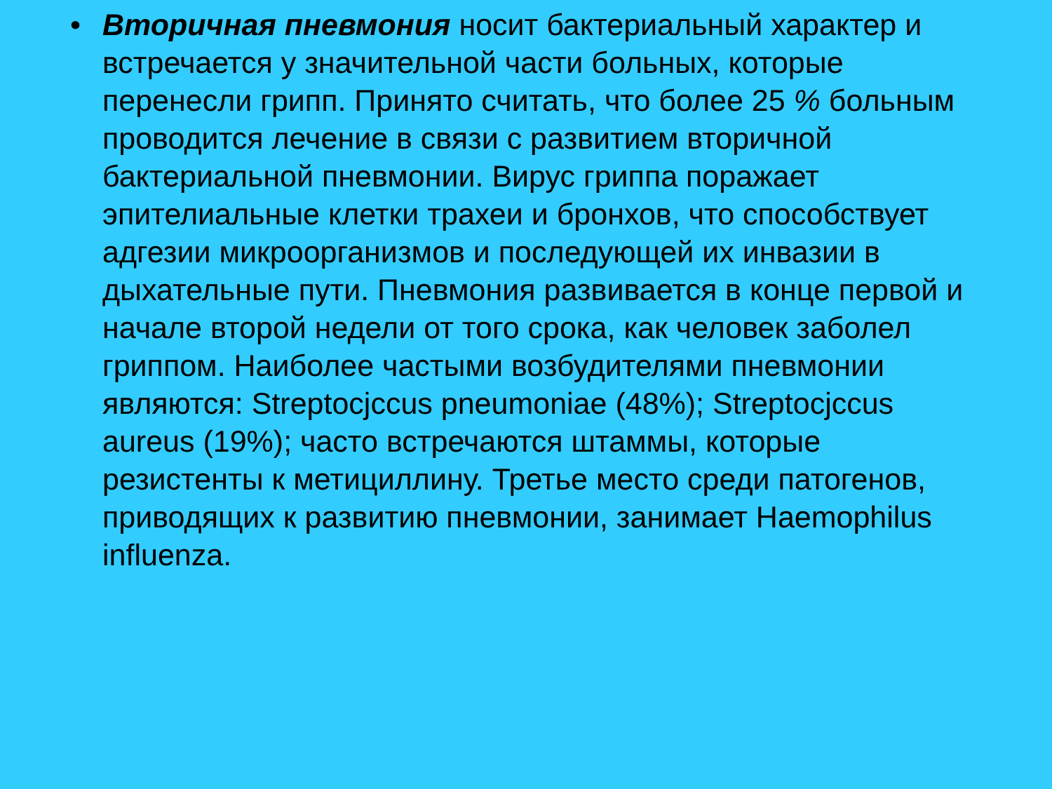• Вторичная пневмония носит бактериальный характер и встречается у значительной части больных, которые перенесли грипп. Принято считать, что более 25 % больным проводится лечение в связи с развитием вторичной бактериальной пневмонии. Вирус гриппа поражает эпителиальные клетки трахеи и бронхов, что способствует адгезии микроорганизмов и последующей их инвазии в дыхательные пути. Пневмония развивается в конце первой и начале второй недели от того срока, как человек заболел гриппом. Наиболее частыми возбудителями пневмонии являются: Streptocjccus pneumoniae (48%); Streptocjccus aureus (19%); часто встречаются штаммы, которые резистенты к метициллину. Третье место среди патогенов, приводящих к развитию пневмонии, занимает Haemophilus influenza.